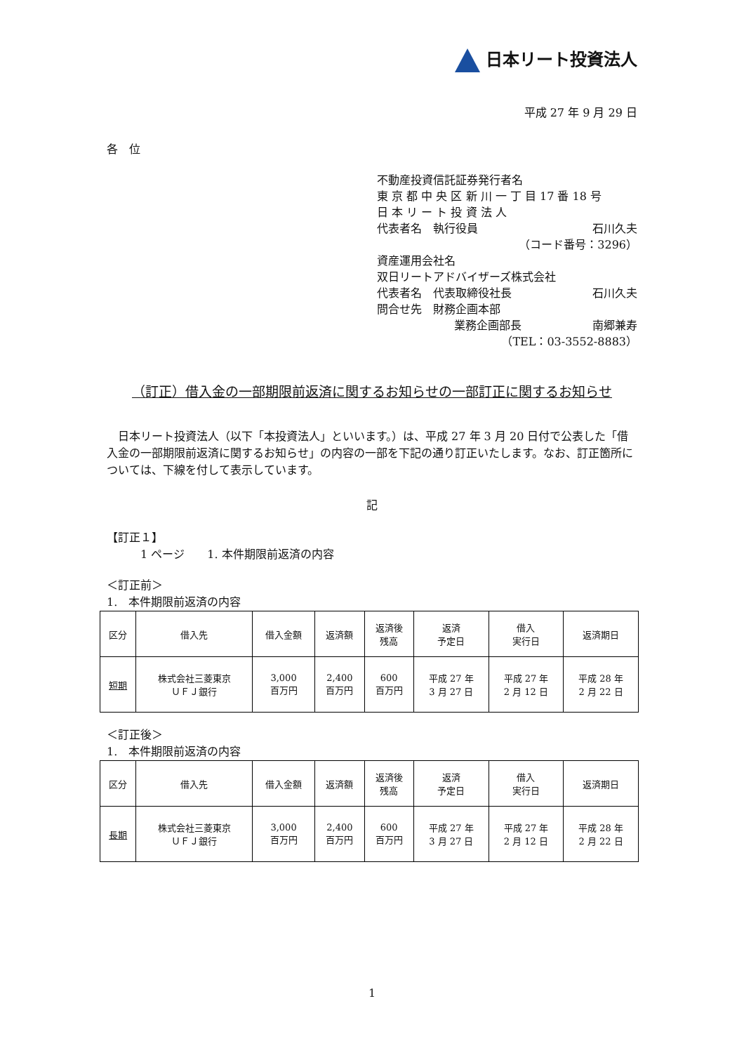日本リート投資法人
平成 27 年 9 月 29 日
各　位
不動産投資信託証券発行者名
東 京 都 中 央 区 新 川 一 丁 目 17 番 18 号
日 本 リ ー ト 投 資 法 人
代表者名　執行役員 石川久夫
（コード番号：3296）
資産運用会社名
双日リートアドバイザーズ株式会社
代表者名　代表取締役社長 石川久夫
問合せ先　財務企画本部
業務企画部長 南郷兼寿
（TEL：03-3552-8883）
（訂正）借入金の一部期限前返済に関するお知らせの一部訂正に関するお知らせ
　日本リート投資法人（以下「本投資法人」といいます。）は、平成 27 年 3 月 20 日付で公表した「借入金の一部期限前返済に関するお知らせ」の内容の一部を下記の通り訂正いたします。なお、訂正箇所については、下線を付して表示しています。
記
【訂正１】
　　　1 ページ　　1. 本件期限前返済の内容
＜訂正前＞
1.　本件期限前返済の内容
| 区分 | 借入先 | 借入金額 | 返済額 | 返済後 残高 | 返済 予定日 | 借入 実行日 | 返済期日 |
| --- | --- | --- | --- | --- | --- | --- | --- |
| 短期 | 株式会社三菱東京 ＵＦＪ銀行 | 3,000 百万円 | 2,400 百万円 | 600 百万円 | 平成 27 年 3 月 27 日 | 平成 27 年 2 月 12 日 | 平成 28 年 2 月 22 日 |
＜訂正後＞
1.　本件期限前返済の内容
| 区分 | 借入先 | 借入金額 | 返済額 | 返済後 残高 | 返済 予定日 | 借入 実行日 | 返済期日 |
| --- | --- | --- | --- | --- | --- | --- | --- |
| 長期 | 株式会社三菱東京 ＵＦＪ銀行 | 3,000 百万円 | 2,400 百万円 | 600 百万円 | 平成 27 年 3 月 27 日 | 平成 27 年 2 月 12 日 | 平成 28 年 2 月 22 日 |
1